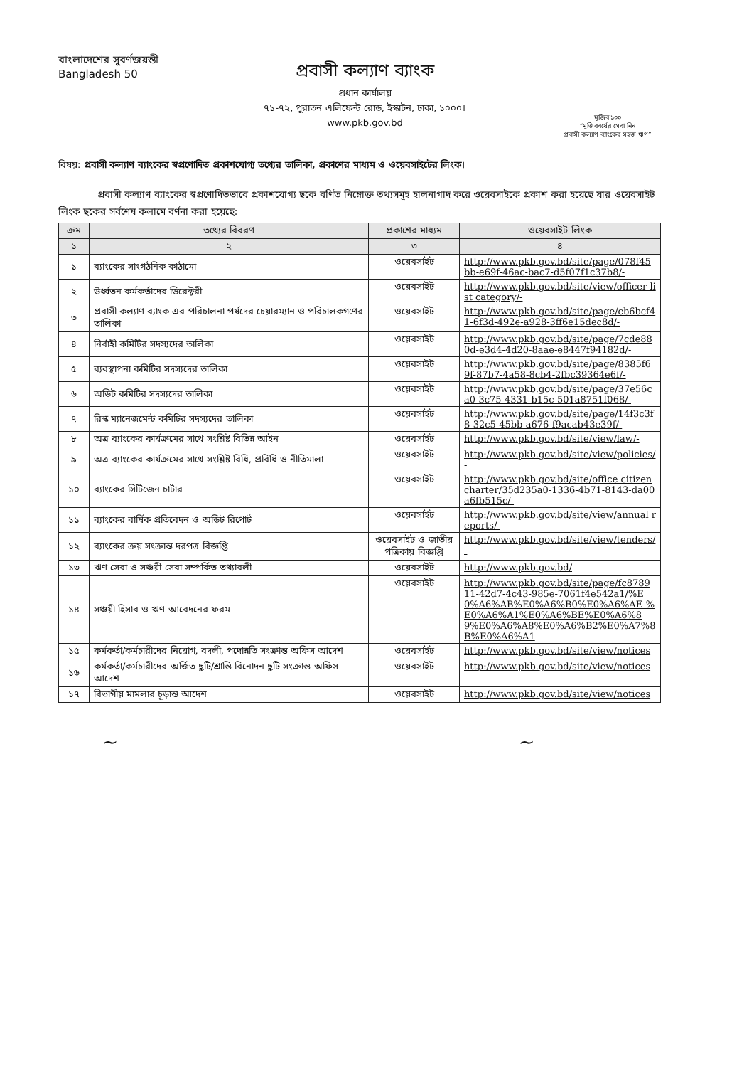বাংলাদেশের সুবর্ণজয়ন্তী
Bangladesh 50
প্রবাসী কল্যাণ ব্যাংক
প্রধান কার্যালয়
৭১-৭২, পুরাতন এলিফেন্ট রোড, ইস্কাটন, ঢাকা, ১০০০।
www.pkb.gov.bd
মুজিব ১০০
“মুজিববর্ষের সেবা নিন
প্রবাসী কল্যাণ ব্যাংকের সহজ ঋণ”
বিষয়: প্রবাসী কল্যাণ ব্যাংকের স্বপ্রণোদিত প্রকাশযোগ্য তথ্যের তালিকা, প্রকাশের মাধ্যম ও ওয়েবসাইটের লিংক।
প্রবাসী কল্যাণ ব্যাংকের স্বপ্রণোদিতভাবে প্রকাশযোগ্য ছকে বর্ণিত নিম্নোক্ত তথ্যসমূহ হালনাগাদ করে ওয়েবসাইকে প্রকাশ করা হয়েছে যার ওয়েবসাইট লিংক ছকের সর্বশেষ কলামে বর্ণনা করা হয়েছে:
| ক্রম | তথ্যের বিবরণ | প্রকাশের মাধ্যম | ওয়েবসাইট লিংক |
| --- | --- | --- | --- |
| ১ | ২ | ৩ | ৪ |
| ১ | ব্যাংকের সাংগঠনিক কাঠামো | ওয়েবসাইট | http://www.pkb.gov.bd/site/page/078f45bb-e69f-46ac-bac7-d5f07f1c37b8/- |
| ২ | উর্ধ্বতন কর্মকর্তাদের ডিরেক্টরী | ওয়েবসাইট | http://www.pkb.gov.bd/site/view/officer list category/- |
| ৩ | প্রবাসী কল্যাণ ব্যাংক এর পরিচালনা পর্ষদের চেয়ারম্যান ও পরিচালকগণের তালিকা | ওয়েবসাইট | http://www.pkb.gov.bd/site/page/cb6bcf41-6f3d-492e-a928-3ff6e15dec8d/- |
| ৪ | নির্বাহী কমিটির সদস্যদের তালিকা | ওয়েবসাইট | http://www.pkb.gov.bd/site/page/7cde880d-e3d4-4d20-8aae-e8447f94182d/- |
| ৫ | ব্যবস্থাপনা কমিটির সদস্যদের তালিকা | ওয়েবসাইট | http://www.pkb.gov.bd/site/page/8385f69f-87b7-4a58-8cb4-2fbc39364e6f/- |
| ৬ | অডিট কমিটির সদস্যদের তালিকা | ওয়েবসাইট | http://www.pkb.gov.bd/site/page/37e56ca0-3c75-4331-b15c-501a8751f068/- |
| ৭ | রিস্ক ম্যানেজমেন্ট কমিটির সদস্যদের তালিকা | ওয়েবসাইট | http://www.pkb.gov.bd/site/page/14f3c3f8-32c5-45bb-a676-f9acab43e39f/- |
| ৮ | অত্র ব্যাংকের কার্যক্রমের সাথে সংশ্লিষ্ট বিভিন্ন আইন | ওয়েবসাইট | http://www.pkb.gov.bd/site/view/law/- |
| ৯ | অত্র ব্যাংকের কার্যক্রমের সাথে সংশ্লিষ্ট বিধি, প্রবিধি ও নীতিমালা | ওয়েবসাইট | http://www.pkb.gov.bd/site/view/policies/- |
| ১০ | ব্যাংকের সিটিজেন চার্টার | ওয়েবসাইট | http://www.pkb.gov.bd/site/office citizen charter/35d235a0-1336-4b71-8143-da00a6fb515c/- |
| ১১ | ব্যাংকের বার্ষিক প্রতিবেদন ও অডিট রিপোর্ট | ওয়েবসাইট | http://www.pkb.gov.bd/site/view/annual reports/- |
| ১২ | ব্যাংকের ক্রয় সংক্রান্ত দরপত্র বিজ্ঞপ্তি | ওয়েবসাইট ও জাতীয় পত্রিকায় বিজ্ঞপ্তি | http://www.pkb.gov.bd/site/view/tenders/- |
| ১৩ | ঋণ সেবা ও সঞ্চয়ী সেবা সম্পর্কিত তথ্যাবলী | ওয়েবসাইট | http://www.pkb.gov.bd/ |
| ১৪ | সঞ্চয়ী হিসাব ও ঋণ আবেদনের ফরম | ওয়েবসাইট | http://www.pkb.gov.bd/site/page/fc878911-42d7-4c43-985e-7061f4e542a1/%E0%A6%AB%E0%A6%B0%E0%A6%AE-%E0%A6%A1%E0%A6%BE%E0%A6%89%E0%A6%A8%E0%A6%B2%E0%A7%8B%E0%A6%A1 |
| ১৫ | কর্মকর্তা/কর্মচারীদের নিয়োগ, বদলী, পদোন্নতি সংক্রান্ত অফিস আদেশ | ওয়েবসাইট | http://www.pkb.gov.bd/site/view/notices |
| ১৬ | কর্মকর্তা/কর্মচারীদের অর্জিত ছুটি/শ্রান্তি বিনোদন ছুটি সংক্রান্ত অফিস আদেশ | ওয়েবসাইট | http://www.pkb.gov.bd/site/view/notices |
| ১৭ | বিভাগীয় মামলার চূড়ান্ত আদেশ | ওয়েবসাইট | http://www.pkb.gov.bd/site/view/notices |
~ ~